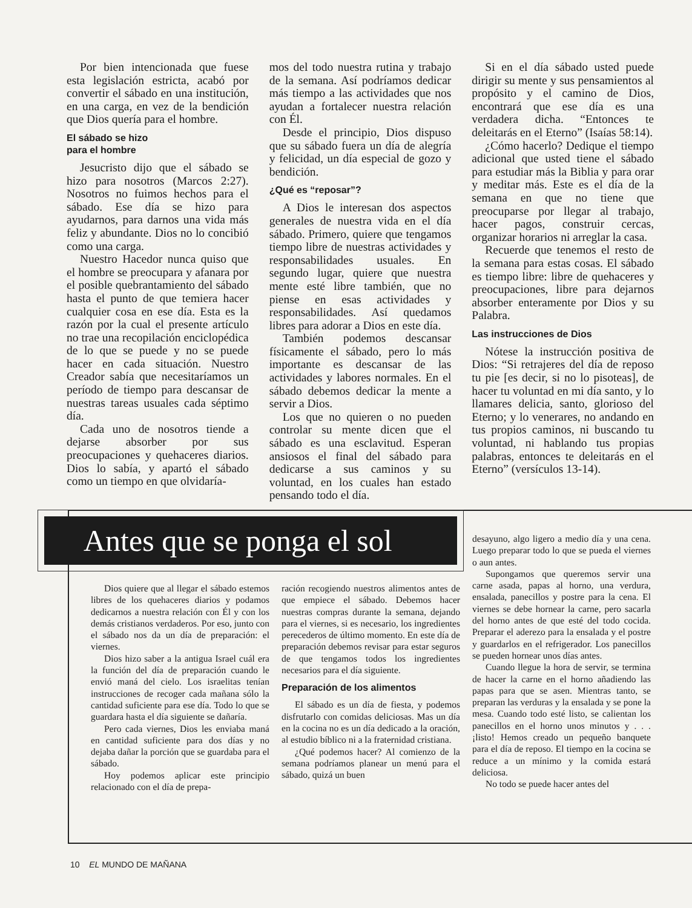Por bien intencionada que fuese esta legislación estricta, acabó por convertir el sábado en una institución, en una carga, en vez de la bendición que Dios quería para el hombre.
El sábado se hizo
para el hombre
Jesucristo dijo que el sábado se hizo para nosotros (Marcos 2:27). Nosotros no fuimos hechos para el sábado. Ese día se hizo para ayudarnos, para darnos una vida más feliz y abundante. Dios no lo concibió como una carga.
Nuestro Hacedor nunca quiso que el hombre se preocupara y afanara por el posible quebrantamiento del sábado hasta el punto de que temiera hacer cualquier cosa en ese día. Esta es la razón por la cual el presente artículo no trae una recopilación enciclopédica de lo que se puede y no se puede hacer en cada situación. Nuestro Creador sabía que necesitaríamos un período de tiempo para descansar de nuestras tareas usuales cada séptimo día.
Cada uno de nosotros tiende a dejarse absorber por sus preocupaciones y quehaceres diarios. Dios lo sabía, y apartó el sábado como un tiempo en que olvidaría-
mos del todo nuestra rutina y trabajo de la semana. Así podríamos dedicar más tiempo a las actividades que nos ayudan a fortalecer nuestra relación con Él.
Desde el principio, Dios dispuso que su sábado fuera un día de alegría y felicidad, un día especial de gozo y bendición.
¿Qué es “reposar”?
A Dios le interesan dos aspectos generales de nuestra vida en el día sábado. Primero, quiere que tengamos tiempo libre de nuestras actividades y responsabilidades usuales. En segundo lugar, quiere que nuestra mente esté libre también, que no piense en esas actividades y responsabilidades. Así quedamos libres para adorar a Dios en este día.
También podemos descansar físicamente el sábado, pero lo más importante es descansar de las actividades y labores normales. En el sábado debemos dedicar la mente a servir a Dios.
Los que no quieren o no pueden controlar su mente dicen que el sábado es una esclavitud. Esperan ansiosos el final del sábado para dedicarse a sus caminos y su voluntad, en los cuales han estado pensando todo el día.
Si en el día sábado usted puede dirigir su mente y sus pensamientos al propósito y el camino de Dios, encontrará que ese día es una verdadera dicha. “Entonces te deleitarás en el Eterno” (Isaías 58:14).
¿Cómo hacerlo? Dedique el tiempo adicional que usted tiene el sábado para estudiar más la Biblia y para orar y meditar más. Este es el día de la semana en que no tiene que preocuparse por llegar al trabajo, hacer pagos, construir cercas, organizar horarios ni arreglar la casa.
Recuerde que tenemos el resto de la semana para estas cosas. El sábado es tiempo libre: libre de quehaceres y preocupaciones, libre para dejarnos absorber enteramente por Dios y su Palabra.
Las instrucciones de Dios
Nótese la instrucción positiva de Dios: “Si retrajeres del día de reposo tu pie [es decir, si no lo pisoteas], de hacer tu voluntad en mi día santo, y lo llamares delicia, santo, glorioso del Eterno; y lo venerares, no andando en tus propios caminos, ni buscando tu voluntad, ni hablando tus propias palabras, entonces te deleitarás en el Eterno” (versículos 13-14).
Antes que se ponga el sol
Dios quiere que al llegar el sábado estemos libres de los quehaceres diarios y podamos dedicarnos a nuestra relación con Él y con los demás cristianos verdaderos. Por eso, junto con el sábado nos da un día de preparación: el viernes.
Dios hizo saber a la antigua Israel cuál era la función del día de preparación cuando le envió maná del cielo. Los israelitas tenían instrucciones de recoger cada mañana sólo la cantidad suficiente para ese día. Todo lo que se guardara hasta el día siguiente se dañaría.
Pero cada viernes, Dios les enviaba maná en cantidad suficiente para dos días y no dejaba dañar la porción que se guardaba para el sábado.
Hoy podemos aplicar este principio relacionado con el día de prepa-
ración recogiendo nuestros alimentos antes de que empiece el sábado. Debemos hacer nuestras compras durante la semana, dejando para el viernes, si es necesario, los ingredientes perecederos de último momento. En este día de preparación debemos revisar para estar seguros de que tengamos todos los ingredientes necesarios para el día siguiente.
Preparación de los alimentos
El sábado es un día de fiesta, y podemos disfrutarlo con comidas deliciosas. Mas un día en la cocina no es un día dedicado a la oración, al estudio bíblico ni a la fraternidad cristiana.
¿Qué podemos hacer? Al comienzo de la semana podríamos planear un menú para el sábado, quizá un buen
desayuno, algo ligero a medio día y una cena. Luego preparar todo lo que se pueda el viernes o aun antes.
Supongamos que queremos servir una carne asada, papas al horno, una verdura, ensalada, panecillos y postre para la cena. El viernes se debe hornear la carne, pero sacarla del horno antes de que esté del todo cocida. Preparar el aderezo para la ensalada y el postre y guardarlos en el refrigerador. Los panecillos se pueden hornear unos días antes.
Cuando llegue la hora de servir, se termina de hacer la carne en el horno añadiendo las papas para que se asen. Mientras tanto, se preparan las verduras y la ensalada y se pone la mesa. Cuando todo esté listo, se calientan los panecillos en el horno unos minutos y . . . ¡listo! Hemos creado un pequeño banquete para el día de reposo. El tiempo en la cocina se reduce a un mínimo y la comida estará deliciosa.
No todo se puede hacer antes del
10 EL MUNDO DE MAÑANA